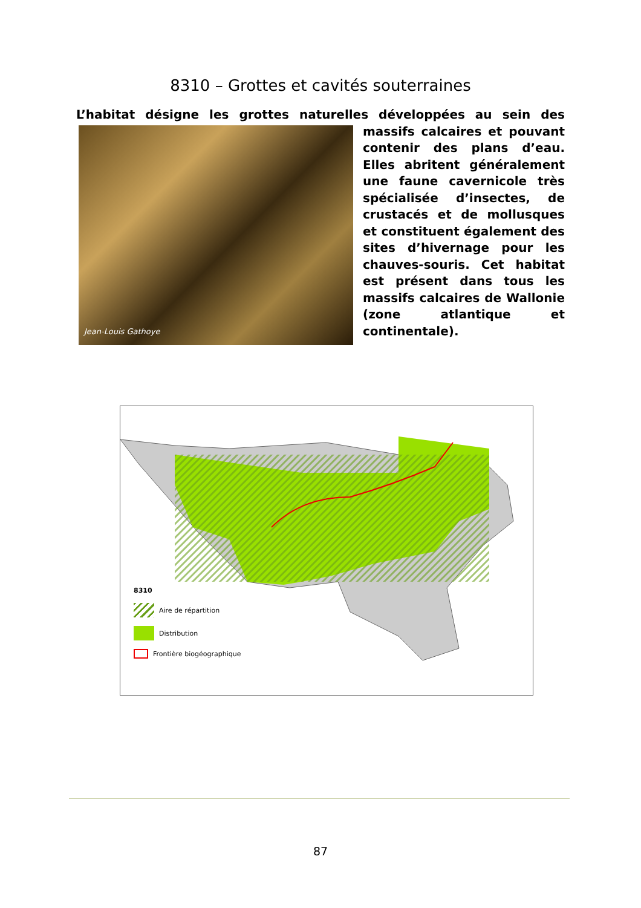8310 – Grottes et cavités souterraines
L’habitat désigne les grottes naturelles développées au sein des massifs
Jean-Louis Gathoye
calcaires et pouvant contenir des plans d’eau. Elles abritent généralement une faune cavernicole très spécialisée d’insectes, de crustacés et de mollusques et constituent également des sites d’hivernage pour les chauves-souris. Cet habitat est présent dans tous les massifs calcaires de Wallonie (zone atlantique et continentale).
8310
Aire de répartition
Distribution
Frontière biogéographique
87